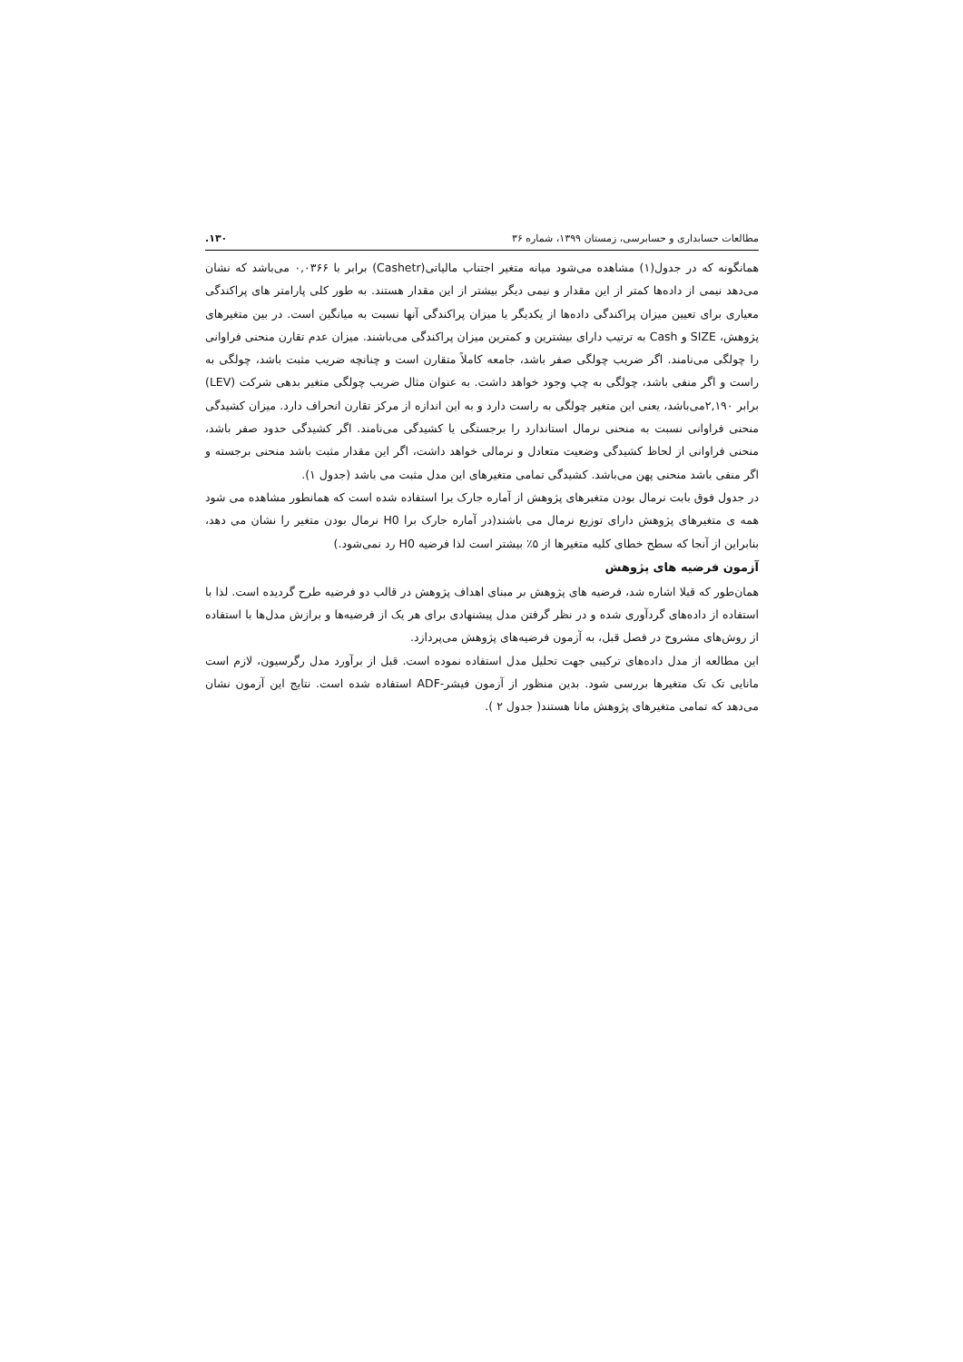مطالعات حسابداری و حسابرسی، زمستان ۱۳۹۹، شماره ۳۶ ۱۳۰.
همانگونه که در جدول(۱) مشاهده می‌شود میانه متغیر اجتناب مالیاتی(Cashetr) برابر با ۰,۰۳۶۶ می‌باشد که نشان می‌دهد نیمی از داده‌ها کمتر از این مقدار و نیمی دیگر بیشتر از این مقدار هستند. به طور کلی پارامتر های پراکندگی معیاری برای تعیین میزان پراکندگی داده‌ها از یکدیگر یا میزان پراکندگی آنها نسبت به میانگین است. در بین متغیرهای پژوهش، SIZE و Cash به ترتیب دارای بیشترین و کمترین میزان پراکندگی می‌باشند. میزان عدم تقارن منحنی فراوانی را چولگی می‌نامند. اگر ضریب چولگی صفر باشد، جامعه کاملاً متقارن است و چنانچه ضریب مثبت باشد، چولگی به راست و اگر منفی باشد، چولگی به چپ وجود خواهد داشت. به عنوان مثال ضریب چولگی متغیر بدهی شرکت (LEV) برابر ۲,۱۹۰می‌باشد، یعنی این متغیر چولگی به راست دارد و به این اندازه از مرکز تقارن انحراف دارد. میزان کشیدگی منحنی فراوانی نسبت به منحنی نرمال استاندارد را برجستگی یا کشیدگی می‌نامند. اگر کشیدگی حدود صفر باشد، منحنی فراوانی از لحاظ کشیدگی وضعیت متعادل و نرمالی خواهد داشت، اگر این مقدار مثبت باشد منحنی برجسته و اگر منفی باشد منحنی پهن می‌باشد. کشیدگی تمامی متغیرهای این مدل مثبت می باشد (جدول ۱).
در جدول فوق بابت نرمال بودن متغبرهای پژوهش از آماره جارک برا استفاده شده است که همانطور مشاهده می شود همه ی متغیرهای پژوهش دارای توزیع نرمال می باشند(در آماره جارک برا H0 نرمال بودن متغیر را نشان می دهد، بنابراین از آنجا که سطح خطای کلیه متغیرها از ۵٪ بیشتر است لذا فرضیه H0 رد نمی‌شود.)
آزمون فرضیه های پژوهش
همان‌طور که قبلا اشاره شد، فرضیه های پژوهش بر مبنای اهداف پژوهش در قالب دو فرضیه طرح گردیده است. لذا با استفاده از داده‌های گردآوری شده و در نظر گرفتن مدل پیشنهادی برای هر یک از فرضیه‌ها و برازش مدل‌ها با استفاده از روش‌های مشروح در فصل قبل، به آزمون فرضیه‌های پژوهش می‌پردازد.
این مطالعه از مدل داده‌های ترکیبی جهت تحلیل مدل استفاده نموده است. قبل از برآورد مدل رگرسیون، لازم است مانایی تک تک متغیرها بررسی شود. بدین منظور از آزمون فیشر-ADF استفاده شده است. نتایج این آزمون نشان می‌دهد که تمامی متغیرهای پژوهش مانا هستند( جدول ۲ ).